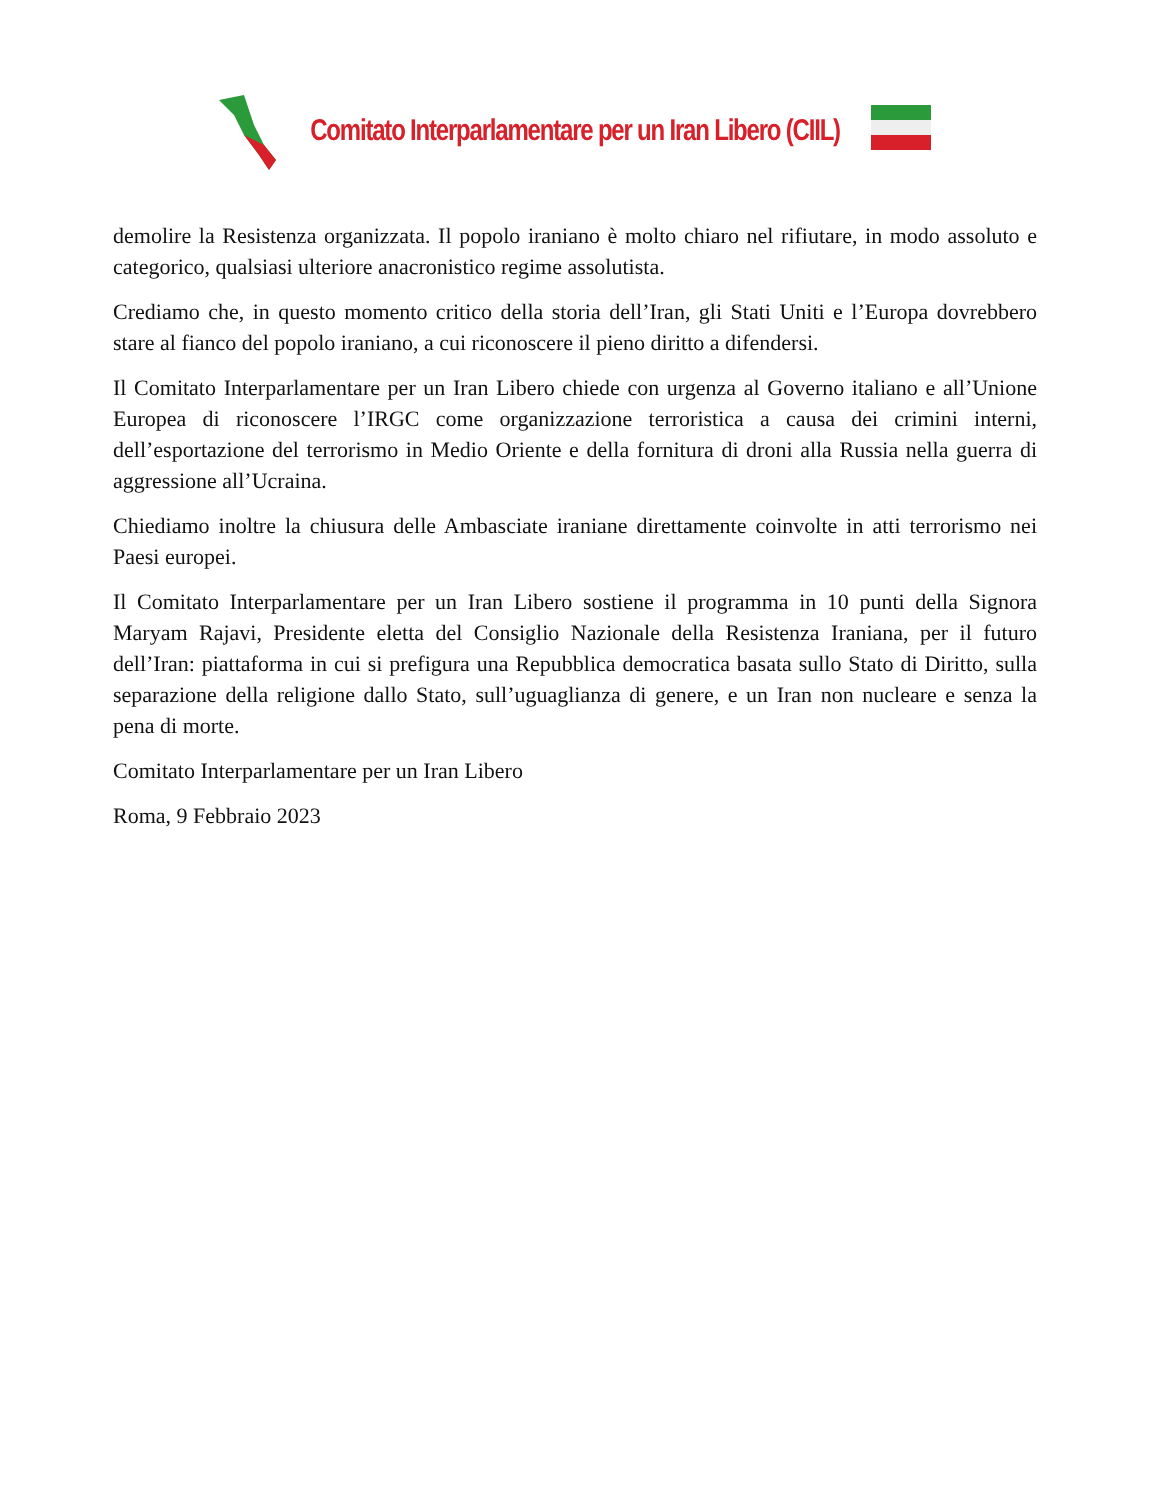Comitato Interparlamentare per un Iran Libero (CIIL)
demolire la Resistenza organizzata. Il popolo iraniano è molto chiaro nel rifiutare, in modo assoluto e categorico, qualsiasi ulteriore anacronistico regime assolutista.
Crediamo che, in questo momento critico della storia dell’Iran, gli Stati Uniti e l’Europa dovrebbero stare al fianco del popolo iraniano, a cui riconoscere il pieno diritto a difendersi.
Il Comitato Interparlamentare per un Iran Libero chiede con urgenza al Governo italiano e all’Unione Europea di riconoscere l’IRGC come organizzazione terroristica a causa dei crimini interni, dell’esportazione del terrorismo in Medio Oriente e della fornitura di droni alla Russia nella guerra di aggressione all’Ucraina.
Chiediamo inoltre la chiusura delle Ambasciate iraniane direttamente coinvolte in atti terrorismo nei Paesi europei.
Il Comitato Interparlamentare per un Iran Libero sostiene il programma in 10 punti della Signora Maryam Rajavi, Presidente eletta del Consiglio Nazionale della Resistenza Iraniana, per il futuro dell’Iran: piattaforma in cui si prefigura una Repubblica democratica basata sullo Stato di Diritto, sulla separazione della religione dallo Stato, sull’uguaglianza di genere, e un Iran non nucleare e senza la pena di morte.
Comitato Interparlamentare per un Iran Libero
Roma, 9 Febbraio 2023